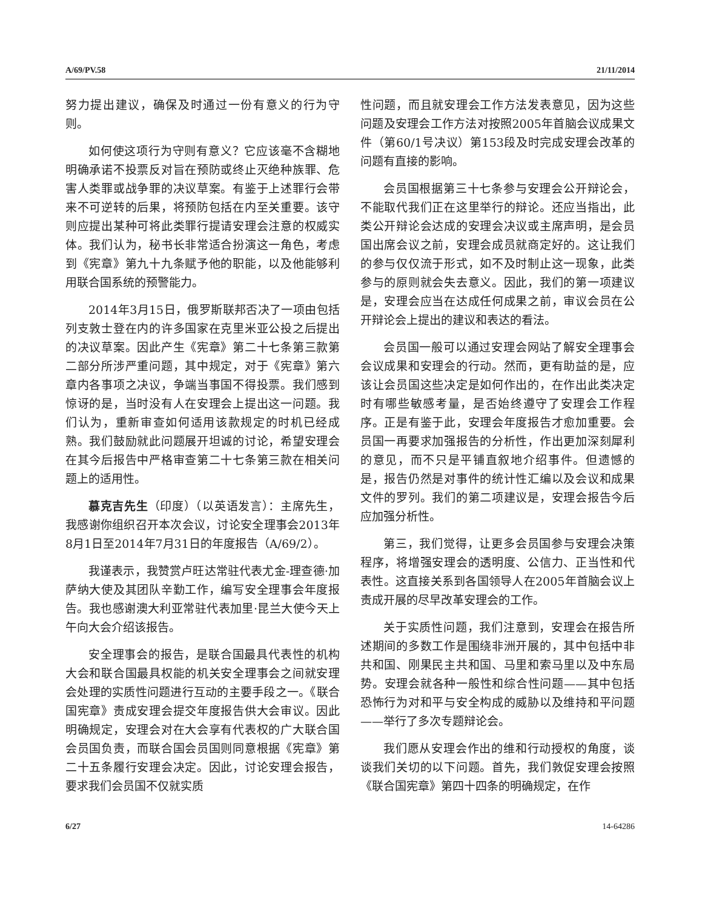A/69/PV.58 21/11/2014
努力提出建议，确保及时通过一份有意义的行为守则。
如何使这项行为守则有意义？它应该毫不含糊地明确承诺不投票反对旨在预防或终止灭绝种族罪、危害人类罪或战争罪的决议草案。有鉴于上述罪行会带来不可逆转的后果，将预防包括在内至关重要。该守则应提出某种可将此类罪行提请安理会注意的权威实体。我们认为，秘书长非常适合扮演这一角色，考虑到《宪章》第九十九条赋予他的职能，以及他能够利用联合国系统的预警能力。
2014年3月15日，俄罗斯联邦否决了一项由包括列支敦士登在内的许多国家在克里米亚公投之后提出的决议草案。因此产生《宪章》第二十七条第三款第二部分所涉严重问题，其中规定，对于《宪章》第六章内各事项之决议，争端当事国不得投票。我们感到惊讶的是，当时没有人在安理会上提出这一问题。我们认为，重新审查如何适用该款规定的时机已经成熟。我们鼓励就此问题展开坦诚的讨论，希望安理会在其今后报告中严格审查第二十七条第三款在相关问题上的适用性。
慕克吉先生（印度）（以英语发言）：主席先生，我感谢你组织召开本次会议，讨论安全理事会2013年8月1日至2014年7月31日的年度报告（A/69/2）。
我谨表示，我赞赏卢旺达常驻代表尤金-理查德·加萨纳大使及其团队辛勤工作，编写安全理事会年度报告。我也感谢澳大利亚常驻代表加里·昆兰大使今天上午向大会介绍该报告。
安全理事会的报告，是联合国最具代表性的机构大会和联合国最具权能的机关安全理事会之间就安理会处理的实质性问题进行互动的主要手段之一。《联合国宪章》责成安理会提交年度报告供大会审议。因此明确规定，安理会对在大会享有代表权的广大联合国会员国负责，而联合国会员国则同意根据《宪章》第二十五条履行安理会决定。因此，讨论安理会报告，要求我们会员国不仅就实质
性问题，而且就安理会工作方法发表意见，因为这些问题及安理会工作方法对按照2005年首脑会议成果文件（第60/1号决议）第153段及时完成安理会改革的问题有直接的影响。
会员国根据第三十七条参与安理会公开辩论会，不能取代我们正在这里举行的辩论。还应当指出，此类公开辩论会达成的安理会决议或主席声明，是会员国出席会议之前，安理会成员就商定好的。这让我们的参与仅仅流于形式，如不及时制止这一现象，此类参与的原则就会失去意义。因此，我们的第一项建议是，安理会应当在达成任何成果之前，审议会员在公开辩论会上提出的建议和表达的看法。
会员国一般可以通过安理会网站了解安全理事会会议成果和安理会的行动。然而，更有助益的是，应该让会员国这些决定是如何作出的，在作出此类决定时有哪些敏感考量，是否始终遵守了安理会工作程序。正是有鉴于此，安理会年度报告才愈加重要。会员国一再要求加强报告的分析性，作出更加深刻犀利的意见，而不只是平铺直叙地介绍事件。但遗憾的是，报告仍然是对事件的统计性汇编以及会议和成果文件的罗列。我们的第二项建议是，安理会报告今后应加强分析性。
第三，我们觉得，让更多会员国参与安理会决策程序，将增强安理会的透明度、公信力、正当性和代表性。这直接关系到各国领导人在2005年首脑会议上责成开展的尽早改革安理会的工作。
关于实质性问题，我们注意到，安理会在报告所述期间的多数工作是围绕非洲开展的，其中包括中非共和国、刚果民主共和国、马里和索马里以及中东局势。安理会就各种一般性和综合性问题——其中包括恐怖行为对和平与安全构成的威胁以及维持和平问题——举行了多次专题辩论会。
我们愿从安理会作出的维和行动授权的角度，谈谈我们关切的以下问题。首先，我们敦促安理会按照《联合国宪章》第四十四条的明确规定，在作
6/27 14-64286